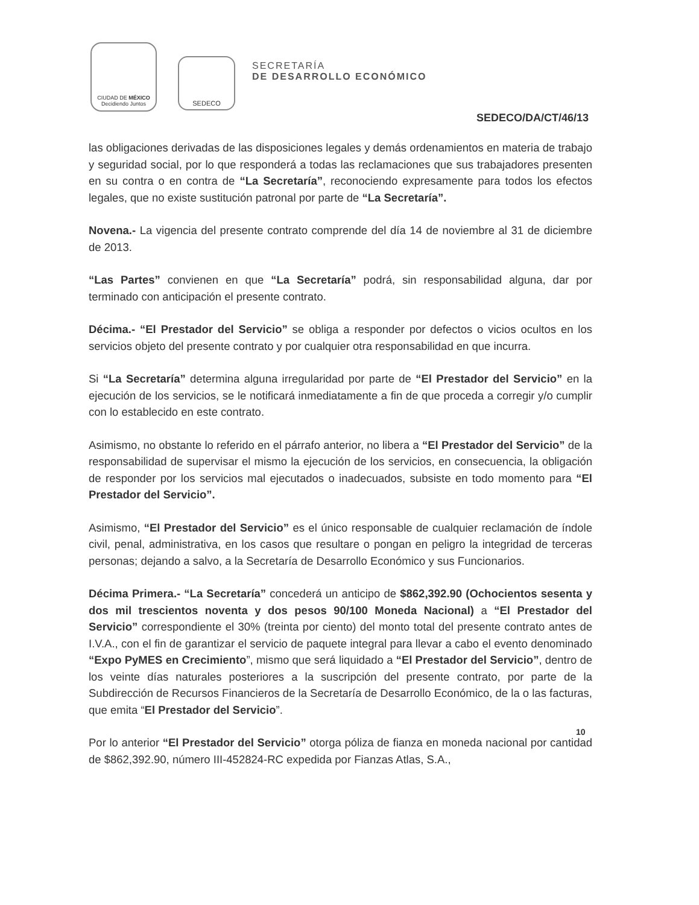CIUDAD DE MÉXICO
Decidiendo Juntos
SEDECO
SECRETARÍA
DE DESARROLLO ECONÓMICO
SEDECO/DA/CT/46/13
las obligaciones derivadas de las disposiciones legales y demás ordenamientos en materia de trabajo y seguridad social, por lo que responderá a todas las reclamaciones que sus trabajadores presenten en su contra o en contra de “La Secretaría”, reconociendo expresamente para todos los efectos legales, que no existe sustitución patronal por parte de “La Secretaría”.
Novena.- La vigencia del presente contrato comprende del día 14 de noviembre al 31 de diciembre de 2013.
“Las Partes” convienen en que “La Secretaría” podrá, sin responsabilidad alguna, dar por terminado con anticipación el presente contrato.
Décima.- “El Prestador del Servicio” se obliga a responder por defectos o vicios ocultos en los servicios objeto del presente contrato y por cualquier otra responsabilidad en que incurra.
Si “La Secretaría” determina alguna irregularidad por parte de “El Prestador del Servicio” en la ejecución de los servicios, se le notificará inmediatamente a fin de que proceda a corregir y/o cumplir con lo establecido en este contrato.
Asimismo, no obstante lo referido en el párrafo anterior, no libera a “El Prestador del Servicio” de la responsabilidad de supervisar el mismo la ejecución de los servicios, en consecuencia, la obligación de responder por los servicios mal ejecutados o inadecuados, subsiste en todo momento para “El Prestador del Servicio”.
Asimismo, “El Prestador del Servicio” es el único responsable de cualquier reclamación de índole civil, penal, administrativa, en los casos que resultare o pongan en peligro la integridad de terceras personas; dejando a salvo, a la Secretaría de Desarrollo Económico y sus Funcionarios.
Décima Primera.- “La Secretaría” concederá un anticipo de $862,392.90 (Ochocientos sesenta y dos mil trescientos noventa y dos pesos 90/100 Moneda Nacional) a “El Prestador del Servicio” correspondiente el 30% (treinta por ciento) del monto total del presente contrato antes de I.V.A., con el fin de garantizar el servicio de paquete integral para llevar a cabo el evento denominado “Expo PyMES en Crecimiento”, mismo que será liquidado a “El Prestador del Servicio”, dentro de los veinte días naturales posteriores a la suscripción del presente contrato, por parte de la Subdirección de Recursos Financieros de la Secretaría de Desarrollo Económico, de la o las facturas, que emita “El Prestador del Servicio”.
Por lo anterior “El Prestador del Servicio” otorga póliza de fianza en moneda nacional por cantidad de $862,392.90, número III-452824-RC expedida por Fianzas Atlas, S.A.,
10